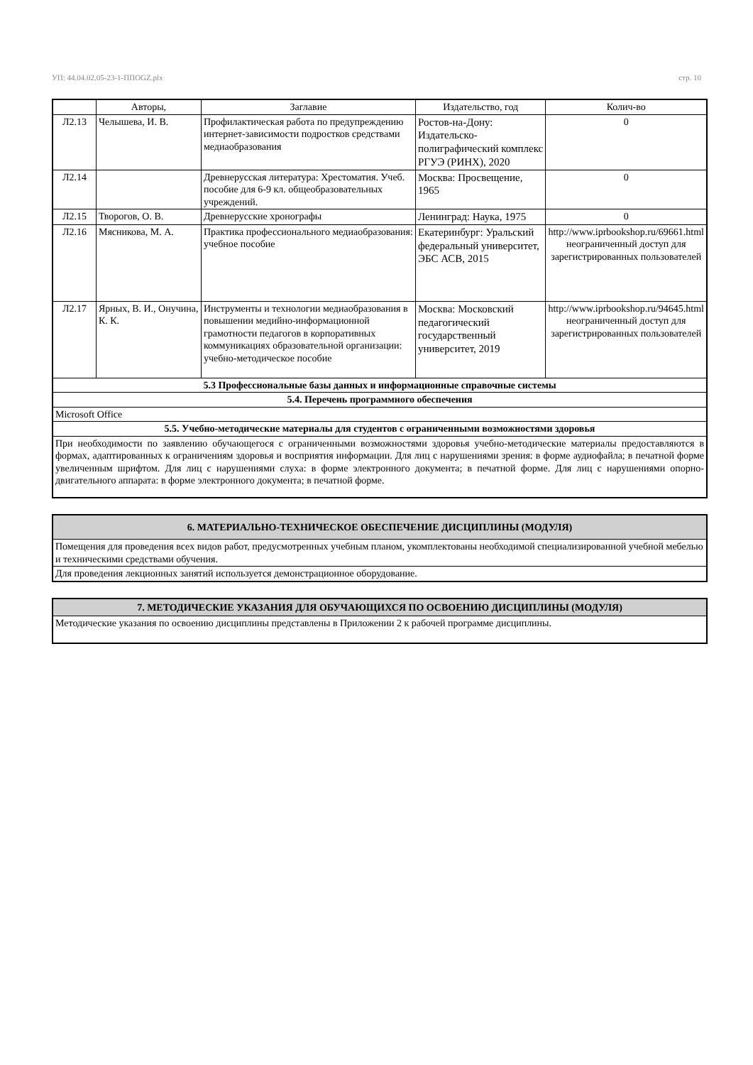УП: 44.04.02.05-23-1-ППОGZ.plx стр. 10
| | Авторы, | Заглавие | Издательство, год | Колич-во |
| --- | --- | --- | --- | --- |
| Л2.13 | Челышева, И. В. | Профилактическая работа по предупреждению интернет-зависимости подростков средствами медиаобразования | Ростов-на-Дону: Издательско-полиграфический комплекс РГУЭ (РИНХ), 2020 | 0 |
| Л2.14 | | Древнерусская литература: Хрестоматия. Учеб. пособие для 6-9 кл. общеобразовательных учреждений. | Москва: Просвещение, 1965 | 0 |
| Л2.15 | Творогов, О. В. | Древнерусские хронографы | Ленинград: Наука, 1975 | 0 |
| Л2.16 | Мясникова, М. А. | Практика профессионального медиаобразования: учебное пособие | Екатеринбург: Уральский федеральный университет, ЭБС АСВ, 2015 | http://www.iprbookshop.ru/69661.html неограниченный доступ для зарегистрированных пользователей |
| Л2.17 | Ярных, В. И., Онучина, К. К. | Инструменты и технологии медиаобразования в повышении медийно-информационной грамотности педагогов в корпоративных коммуникациях образовательной организации: учебно-методическое пособие | Москва: Московский педагогический государственный университет, 2019 | http://www.iprbookshop.ru/94645.html неограниченный доступ для зарегистрированных пользователей |
| 5.3 Профессиональные базы данных и информационные справочные системы | | | | |
| 5.4. Перечень программного обеспечения | | | | |
| Microsoft Office | | | | |
| 5.5. Учебно-методические материалы для студентов с ограниченными возможностями здоровья | | | | |
| При необходимости по заявлению обучающегося с ограниченными возможностями здоровья учебно-методические материалы предоставляются в формах, адаптированных к ограничениям здоровья и восприятия информации. Для лиц с нарушениями зрения: в форме аудиофайла; в печатной форме увеличенным шрифтом. Для лиц с нарушениями слуха: в форме электронного документа; в печатной форме. Для лиц с нарушениями опорно-двигательного аппарата: в форме электронного документа; в печатной форме. | | | | |
| 6. МАТЕРИАЛЬНО-ТЕХНИЧЕСКОЕ ОБЕСПЕЧЕНИЕ ДИСЦИПЛИНЫ (МОДУЛЯ) |
| Помещения для проведения всех видов работ, предусмотренных учебным планом, укомплектованы необходимой специализированной учебной мебелью и техническими средствами обучения. |
| Для проведения лекционных занятий используется демонстрационное оборудование. |
| 7. МЕТОДИЧЕСКИЕ УКАЗАНИЯ ДЛЯ ОБУЧАЮЩИХСЯ ПО ОСВОЕНИЮ ДИСЦИПЛИНЫ (МОДУЛЯ) |
| Методические указания по освоению дисциплины представлены в Приложении 2 к рабочей программе дисциплины. |